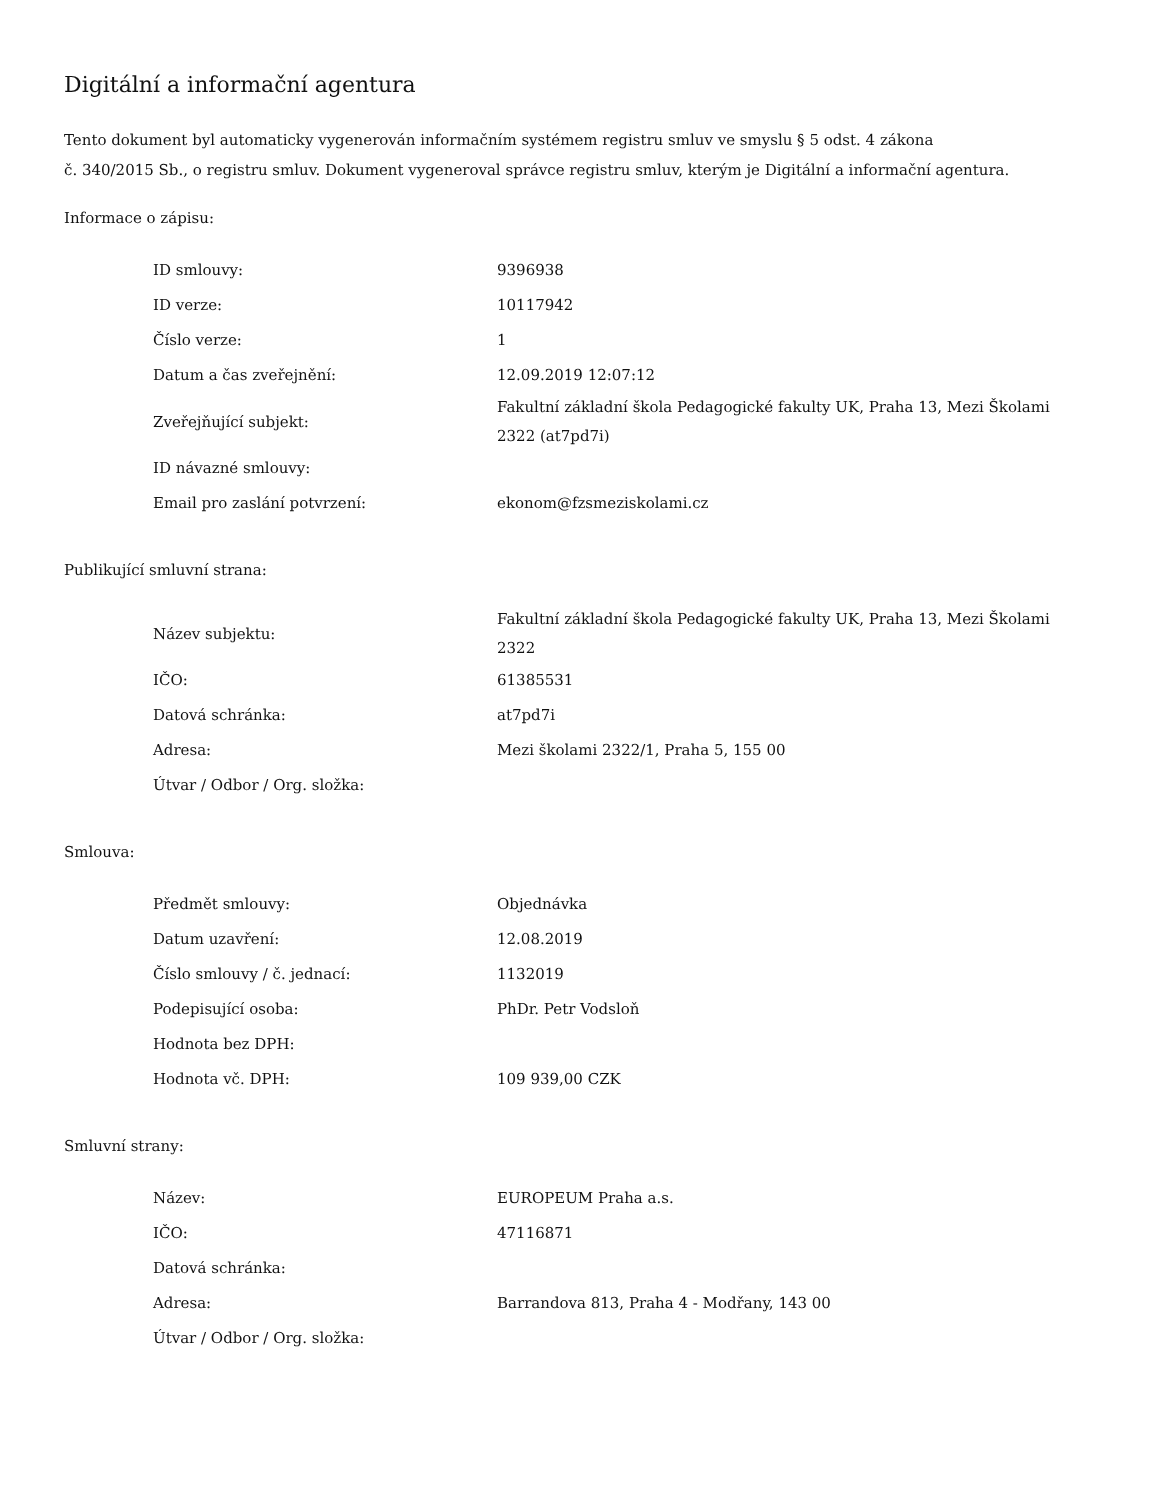Digitální a informační agentura
Tento dokument byl automaticky vygenerován informačním systémem registru smluv ve smyslu § 5 odst. 4 zákona
č. 340/2015 Sb., o registru smluv. Dokument vygeneroval správce registru smluv, kterým je Digitální a informační agentura.
Informace o zápisu:
| ID smlouvy: | 9396938 |
| ID verze: | 10117942 |
| Číslo verze: | 1 |
| Datum a čas zveřejnění: | 12.09.2019 12:07:12 |
| Zveřejňující subjekt: | Fakultní základní škola Pedagogické fakulty UK, Praha 13, Mezi Školami 2322 (at7pd7i) |
| ID návazné smlouvy: | |
| Email pro zaslání potvrzení: | ekonom@fzsmeziskolami.cz |
Publikující smluvní strana:
| Název subjektu: | Fakultní základní škola Pedagogické fakulty UK, Praha 13, Mezi Školami 2322 |
| IČO: | 61385531 |
| Datová schránka: | at7pd7i |
| Adresa: | Mezi školami 2322/1, Praha 5, 155 00 |
| Útvar / Odbor / Org. složka: | |
Smlouva:
| Předmět smlouvy: | Objednávka |
| Datum uzavření: | 12.08.2019 |
| Číslo smlouvy / č. jednací: | 1132019 |
| Podepisující osoba: | PhDr. Petr Vodsloň |
| Hodnota bez DPH: | |
| Hodnota vč. DPH: | 109 939,00 CZK |
Smluvní strany:
| Název: | EUROPEUM Praha a.s. |
| IČO: | 47116871 |
| Datová schránka: | |
| Adresa: | Barrandova 813, Praha 4 - Modřany, 143 00 |
| Útvar / Odbor / Org. složka: | |